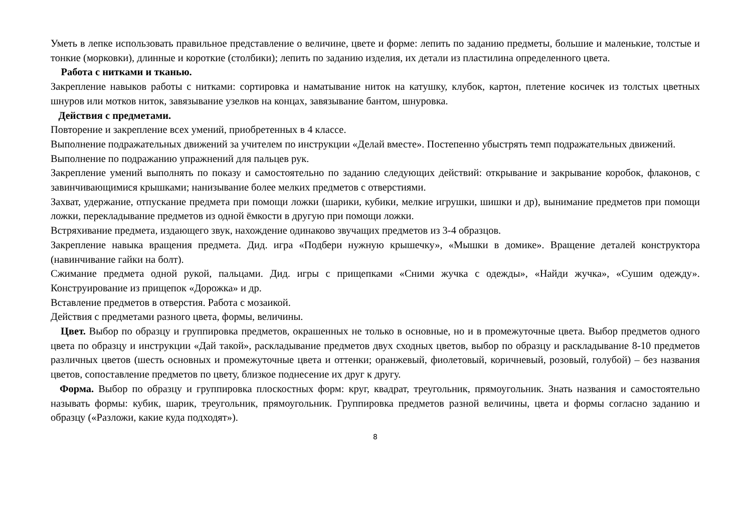Уметь в лепке использовать правильное представление о величине, цвете и форме: лепить по заданию предметы, большие и маленькие, толстые и тонкие (морковки), длинные и короткие (столбики); лепить по заданию изделия, их детали из пластилина определенного цвета.
Работа с нитками и тканью.
Закрепление навыков работы с нитками: сортировка и наматывание ниток на катушку, клубок, картон, плетение косичек из толстых цветных шнуров или мотков ниток, завязывание узелков на концах, завязывание бантом, шнуровка.
Действия с предметами.
Повторение и закрепление всех умений, приобретенных в 4 классе.
Выполнение подражательных движений за учителем по инструкции «Делай вместе». Постепенно убыстрять темп подражательных движений.
Выполнение по подражанию упражнений для пальцев рук.
Закрепление умений выполнять по показу и самостоятельно по заданию следующих действий: открывание и закрывание коробок, флаконов, с завинчивающимися крышками; нанизывание более мелких предметов с отверстиями.
Захват, удержание, отпускание предмета при помощи ложки (шарики, кубики, мелкие игрушки, шишки и др), вынимание предметов при помощи ложки, перекладывание предметов из одной ёмкости в другую при помощи ложки.
Встряхивание предмета, издающего звук, нахождение одинаково звучащих предметов из 3-4 образцов.
Закрепление навыка вращения предмета. Дид. игра «Подбери нужную крышечку», «Мышки в домике». Вращение деталей конструктора (навинчивание гайки на болт).
Сжимание предмета одной рукой, пальцами. Дид. игры с прищепками «Сними жучка с одежды», «Найди жучка», «Сушим одежду». Конструирование из прищепок «Дорожка» и др.
Вставление предметов в отверстия. Работа с мозаикой.
Действия с предметами разного цвета, формы, величины.
Цвет. Выбор по образцу и группировка предметов, окрашенных не только в основные, но и в промежуточные цвета. Выбор предметов одного цвета по образцу и инструкции «Дай такой», раскладывание предметов двух сходных цветов, выбор по образцу и раскладывание 8-10 предметов различных цветов (шесть основных и промежуточные цвета и оттенки; оранжевый, фиолетовый, коричневый, розовый, голубой) – без названия цветов, сопоставление предметов по цвету, близкое поднесение их друг к другу.
Форма. Выбор по образцу и группировка плоскостных форм: круг, квадрат, треугольник, прямоугольник. Знать названия и самостоятельно называть формы: кубик, шарик, треугольник, прямоугольник. Группировка предметов разной величины, цвета и формы согласно заданию и образцу («Разложи, какие куда подходят»).
8